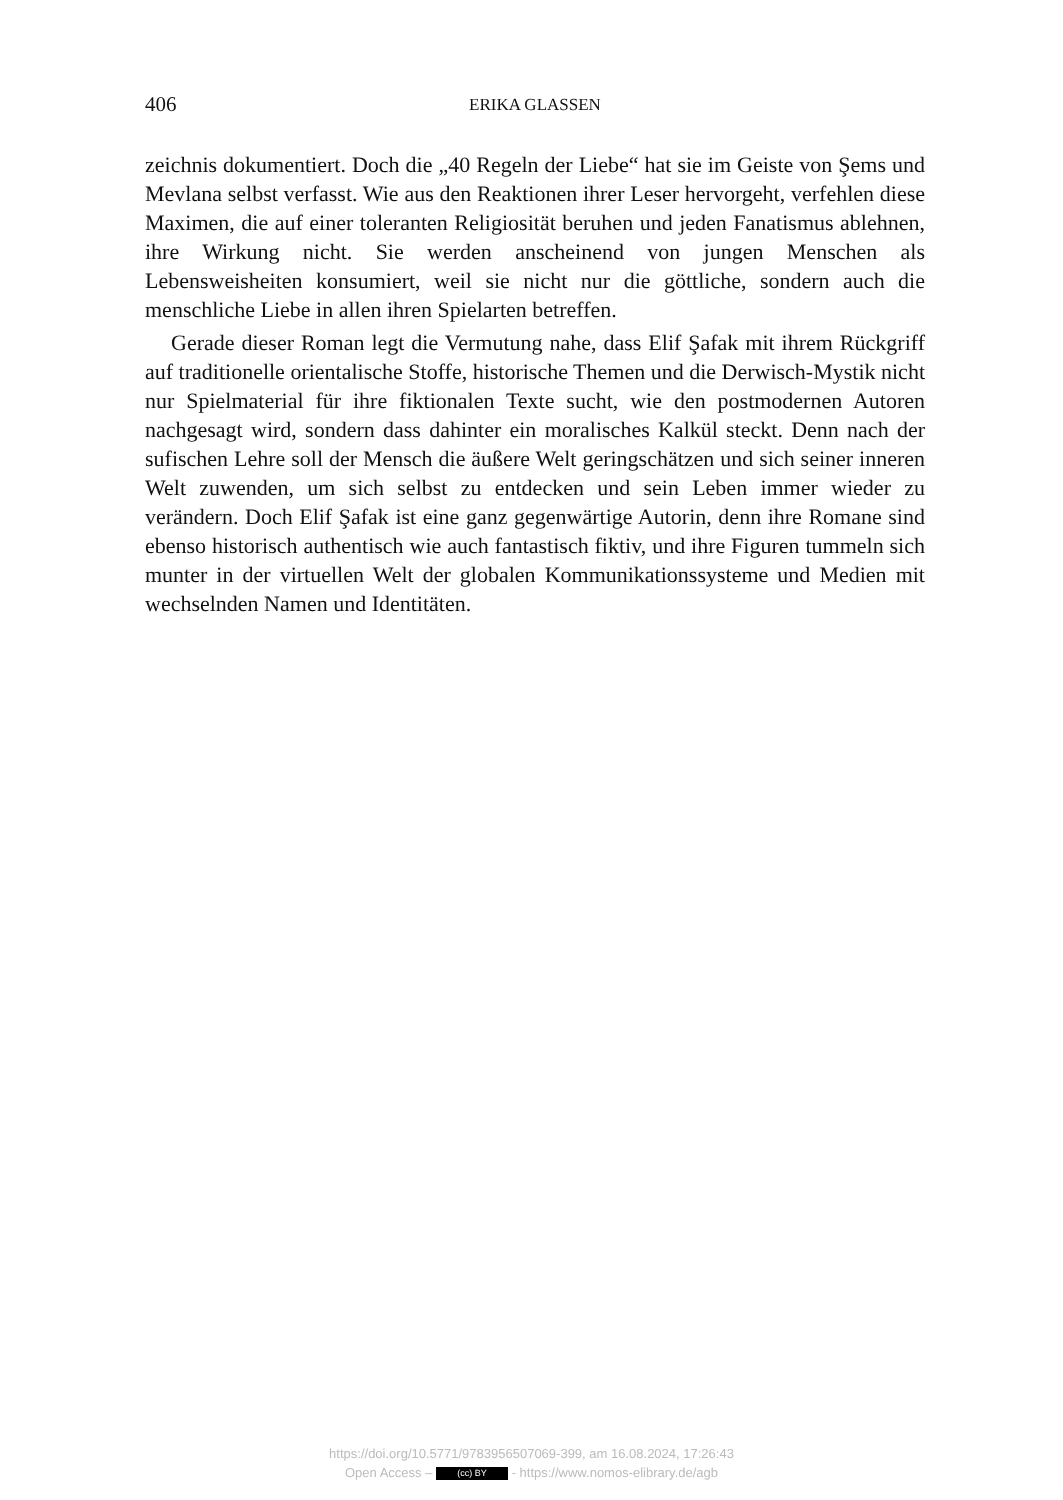406 ERIKA GLASSEN
zeichnis dokumentiert. Doch die „40 Regeln der Liebe“ hat sie im Geiste von Şems und Mevlana selbst verfasst. Wie aus den Reaktionen ihrer Leser hervorgeht, verfehlen diese Maximen, die auf einer toleranten Religiosität beruhen und jeden Fanatismus ablehnen, ihre Wirkung nicht. Sie werden anscheinend von jungen Menschen als Lebensweisheiten konsumiert, weil sie nicht nur die göttliche, sondern auch die menschliche Liebe in allen ihren Spielarten betreffen.
Gerade dieser Roman legt die Vermutung nahe, dass Elif Şafak mit ihrem Rückgriff auf traditionelle orientalische Stoffe, historische Themen und die Derwisch-Mystik nicht nur Spielmaterial für ihre fiktionalen Texte sucht, wie den postmodernen Autoren nachgesagt wird, sondern dass dahinter ein moralisches Kalkül steckt. Denn nach der sufischen Lehre soll der Mensch die äußere Welt geringschätzen und sich seiner inneren Welt zuwenden, um sich selbst zu entdecken und sein Leben immer wieder zu verändern. Doch Elif Şafak ist eine ganz gegenwärtige Autorin, denn ihre Romane sind ebenso historisch authentisch wie auch fantastisch fiktiv, und ihre Figuren tummeln sich munter in der virtuellen Welt der globalen Kommunikationssysteme und Medien mit wechselnden Namen und Identitäten.
https://doi.org/10.5771/9783956507069-399, am 16.08.2024, 17:26:43
Open Access – (cc) BY - https://www.nomos-elibrary.de/agb